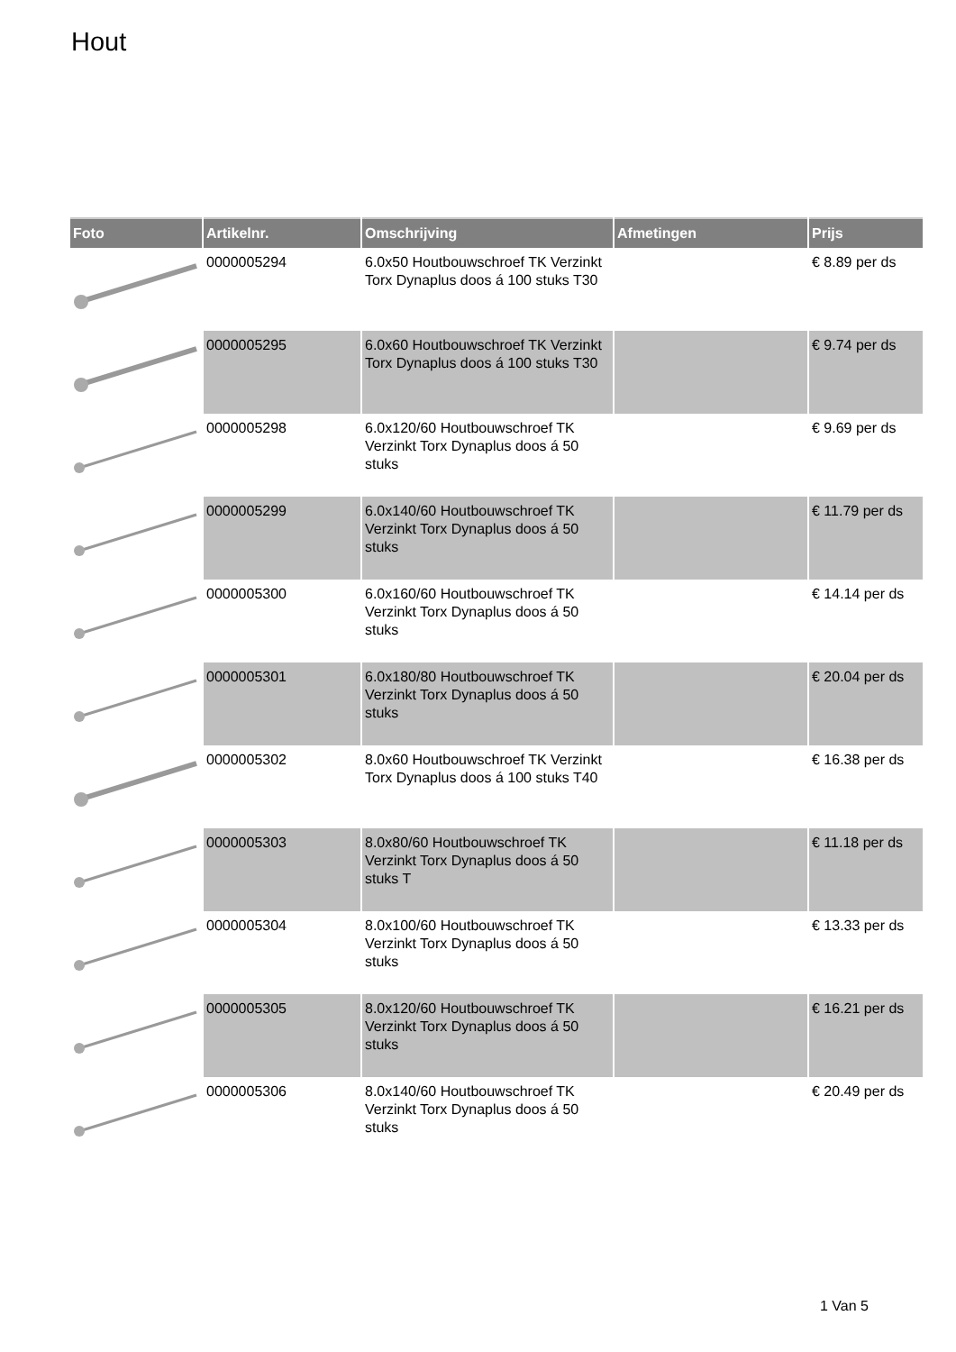Hout
| Foto | Artikelnr. | Omschrijving | Afmetingen | Prijs |
| --- | --- | --- | --- | --- |
| | 0000005294 | 6.0x50 Houtbouwschroef TK Verzinkt Torx Dynaplus doos á 100 stuks T30 | | € 8.89 per ds |
| | 0000005295 | 6.0x60 Houtbouwschroef TK Verzinkt Torx Dynaplus doos á 100 stuks T30 | | € 9.74 per ds |
| | 0000005298 | 6.0x120/60 Houtbouwschroef TK Verzinkt Torx Dynaplus doos á 50 stuks | | € 9.69 per ds |
| | 0000005299 | 6.0x140/60 Houtbouwschroef TK Verzinkt Torx Dynaplus doos á 50 stuks | | € 11.79 per ds |
| | 0000005300 | 6.0x160/60 Houtbouwschroef TK Verzinkt Torx Dynaplus doos á 50 stuks | | € 14.14 per ds |
| | 0000005301 | 6.0x180/80 Houtbouwschroef TK Verzinkt Torx Dynaplus doos á 50 stuks | | € 20.04 per ds |
| | 0000005302 | 8.0x60 Houtbouwschroef TK Verzinkt Torx Dynaplus doos á 100 stuks T40 | | € 16.38 per ds |
| | 0000005303 | 8.0x80/60 Houtbouwschroef TK Verzinkt Torx Dynaplus doos á 50 stuks T | | € 11.18 per ds |
| | 0000005304 | 8.0x100/60 Houtbouwschroef TK Verzinkt Torx Dynaplus doos á 50 stuks | | € 13.33 per ds |
| | 0000005305 | 8.0x120/60 Houtbouwschroef TK Verzinkt Torx Dynaplus doos á 50 stuks | | € 16.21 per ds |
| | 0000005306 | 8.0x140/60 Houtbouwschroef TK Verzinkt Torx Dynaplus doos á 50 stuks | | € 20.49 per ds |
1 Van 5